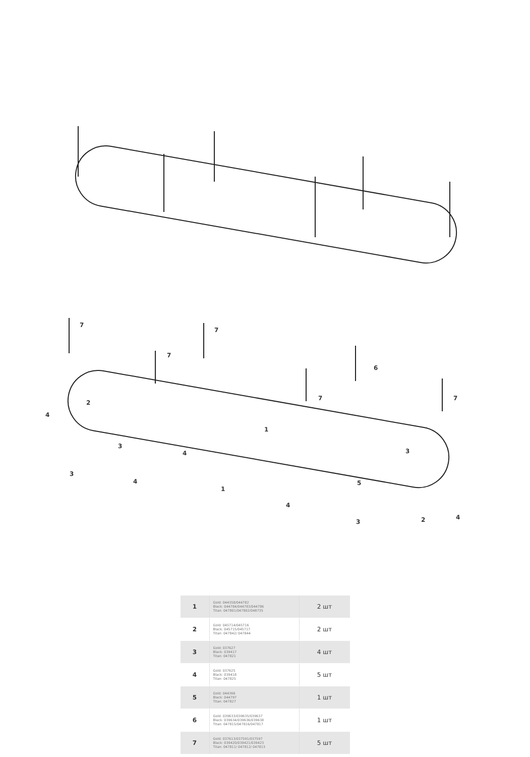7
7
7
7
6
7
2
4
1
3
4
3
3
4
5
1
4
3
2
4
| 1 | Gold: 044358/044782 Black: 044784/044783/044786 Titan: 047801/047802/048735 | 2 шт |
| 2 | Gold: 045714/045716 Black: 045715/045717 Titan: 047842/ 047844 | 2 шт |
| 3 | Gold: 037627 Black: 039417 Titan: 047821 | 4 шт |
| 4 | Gold: 037625 Black: 039418 Titan: 047825 | 5 шт |
| 5 | Gold: 044366 Black: 044797 Titan: 047827 | 1 шт |
| 6 | Gold: 039633/039635/039637 Black: 039634/039636/039638 Titan: 047815/047816/047817 | 1 шт |
| 7 | Gold: 037613/037591/037597 Black: 039420/039421/039423 Titan: 047811/ 047812/ 047813 | 5 шт |